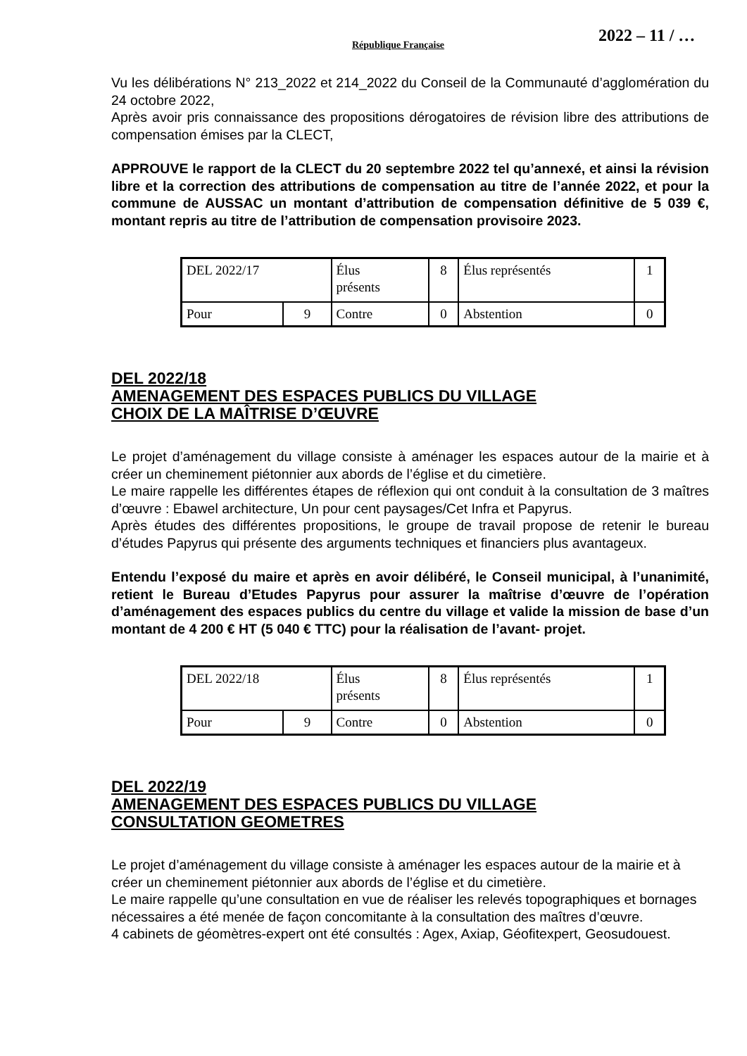République Française 2022 – 11 / …
Vu les délibérations N° 213_2022 et 214_2022 du Conseil de la Communauté d’agglomération du 24 octobre 2022,
Après avoir pris connaissance des propositions dérogatoires de révision libre des attributions de compensation émises par la CLECT,
APPROUVE le rapport de la CLECT du 20 septembre 2022 tel qu’annexé, et ainsi la révision libre et la correction des attributions de compensation au titre de l’année 2022, et pour la commune de AUSSAC un montant d’attribution de compensation définitive de 5 039 €, montant repris au titre de l’attribution de compensation provisoire 2023.
| DEL 2022/17 | | Élus présents | 8 | Élus représentés | 1 |
| Pour | 9 | Contre | 0 | Abstention | 0 |
DEL 2022/18
AMENAGEMENT DES ESPACES PUBLICS DU VILLAGE
CHOIX DE LA MAÎTRISE D’ŒUVRE
Le projet d’aménagement du village consiste à aménager les espaces autour de la mairie et à créer un cheminement piétonnier aux abords de l’église et du cimetière.
Le maire rappelle les différentes étapes de réflexion qui ont conduit à la consultation de 3 maîtres d’œuvre : Ebawel architecture, Un pour cent paysages/Cet Infra et Papyrus.
Après études des différentes propositions, le groupe de travail propose de retenir le bureau d’études Papyrus qui présente des arguments techniques et financiers plus avantageux.
Entendu l’exposé du maire et après en avoir délibéré, le Conseil municipal, à l’unanimité, retient le Bureau d’Etudes Papyrus pour assurer la maîtrise d’œuvre de l’opération d’aménagement des espaces publics du centre du village et valide la mission de base d’un montant de 4 200 € HT (5 040 € TTC) pour la réalisation de l’avant- projet.
| DEL 2022/18 | | Élus présents | 8 | Élus représentés | 1 |
| Pour | 9 | Contre | 0 | Abstention | 0 |
DEL 2022/19
AMENAGEMENT DES ESPACES PUBLICS DU VILLAGE
CONSULTATION GEOMETRES
Le projet d’aménagement du village consiste à aménager les espaces autour de la mairie et à créer un cheminement piétonnier aux abords de l’église et du cimetière.
Le maire rappelle qu’une consultation en vue de réaliser les relevés topographiques et bornages nécessaires a été menée de façon concomitante à la consultation des maîtres d’œuvre.
4 cabinets de géomètres-expert ont été consultés : Agex, Axiap, Géofitexpert, Geosudouest.